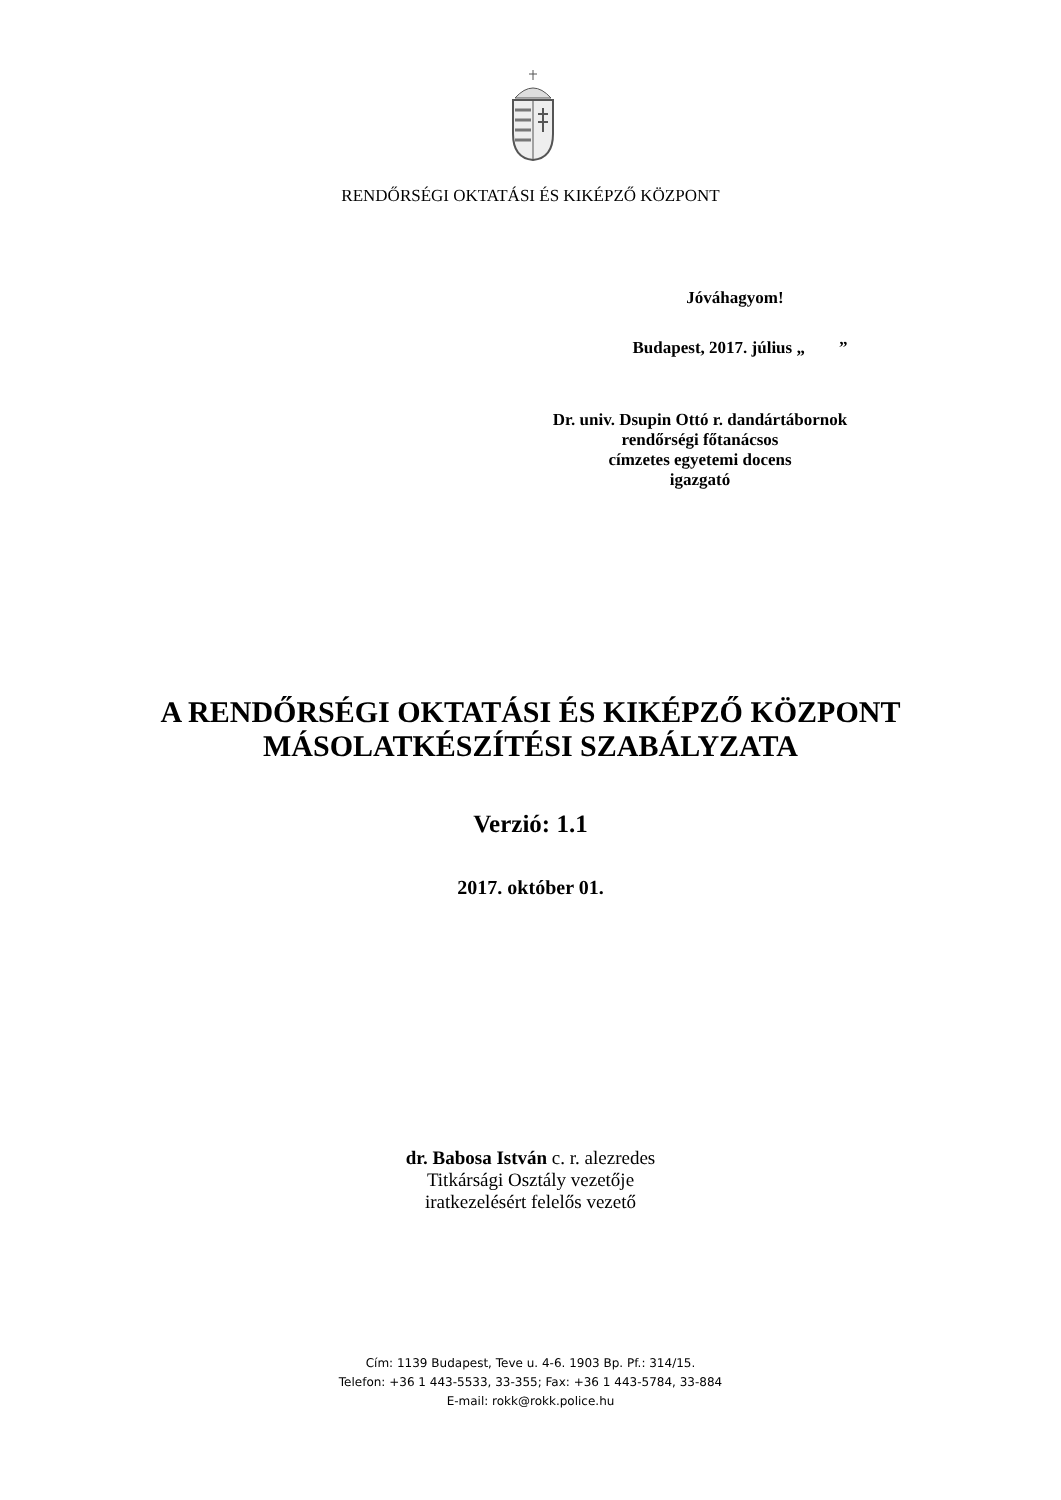RENDŐRSÉGI OKTATÁSI ÉS KIKÉPZŐ KÖZPONT
Jóváhagyom!
Budapest, 2017. július „ ”
Dr. univ. Dsupin Ottó r. dandártábornok
rendőrségi főtanácsos
címzetes egyetemi docens
igazgató
A RENDŐRSÉGI OKTATÁSI ÉS KIKÉPZŐ KÖZPONT
MÁSOLATKÉSZÍTÉSI SZABÁLYZATA
Verzió: 1.1
2017. október 01.
dr. Babosa István c. r. alezredes
Titkársági Osztály vezetője
iratkezelésért felelős vezető
Cím: 1139 Budapest, Teve u. 4-6. 1903 Bp. Pf.: 314/15.
Telefon: +36 1 443-5533, 33-355; Fax: +36 1 443-5784, 33-884
E-mail: rokk@rokk.police.hu